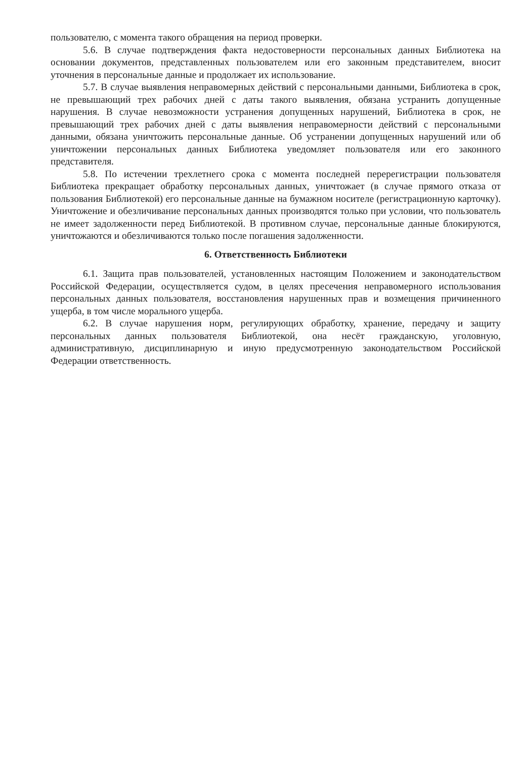пользователю, с момента такого обращения на период проверки.
5.6. В случае подтверждения факта недостоверности персональных данных Библиотека на основании документов, представленных пользователем или его законным представителем, вносит уточнения в персональные данные и продолжает их использование.
5.7. В случае выявления неправомерных действий с персональными данными, Библиотека в срок, не превышающий трех рабочих дней с даты такого выявления, обязана устранить допущенные нарушения. В случае невозможности устранения допущенных нарушений, Библиотека в срок, не превышающий трех рабочих дней с даты выявления неправомерности действий с персональными данными, обязана уничтожить персональные данные. Об устранении допущенных нарушений или об уничтожении персональных данных Библиотека уведомляет пользователя или его законного представителя.
5.8. По истечении трехлетнего срока с момента последней перерегистрации пользователя Библиотека прекращает обработку персональных данных, уничтожает (в случае прямого отказа от пользования Библиотекой) его персональные данные на бумажном носителе (регистрационную карточку). Уничтожение и обезличивание персональных данных производятся только при условии, что пользователь не имеет задолженности перед Библиотекой. В противном случае, персональные данные блокируются, уничтожаются и обезличиваются только после погашения задолженности.
6. Ответственность Библиотеки
6.1. Защита прав пользователей, установленных настоящим Положением и законодательством Российской Федерации, осуществляется судом, в целях пресечения неправомерного использования персональных данных пользователя, восстановления нарушенных прав и возмещения причиненного ущерба, в том числе морального ущерба.
6.2. В случае нарушения норм, регулирующих обработку, хранение, передачу и защиту персональных данных пользователя Библиотекой, она несёт гражданскую, уголовную, административную, дисциплинарную и иную предусмотренную законодательством Российской Федерации ответственность.